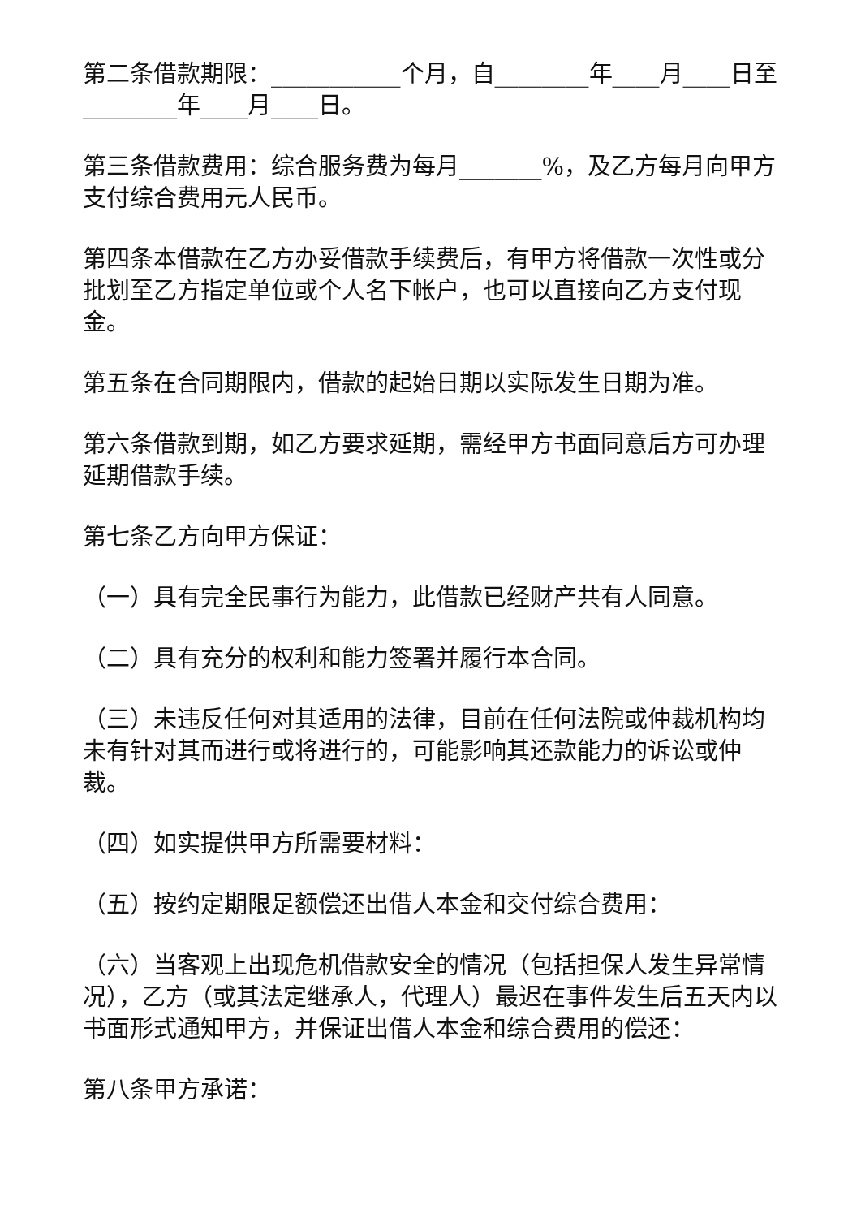第二条借款期限：___________个月，自________年____月____日至________年____月____日。
第三条借款费用：综合服务费为每月_______%，及乙方每月向甲方支付综合费用元人民币。
第四条本借款在乙方办妥借款手续费后，有甲方将借款一次性或分批划至乙方指定单位或个人名下帐户，也可以直接向乙方支付现金。
第五条在合同期限内，借款的起始日期以实际发生日期为准。
第六条借款到期，如乙方要求延期，需经甲方书面同意后方可办理延期借款手续。
第七条乙方向甲方保证：
（一）具有完全民事行为能力，此借款已经财产共有人同意。
（二）具有充分的权利和能力签署并履行本合同。
（三）未违反任何对其适用的法律，目前在任何法院或仲裁机构均未有针对其而进行或将进行的，可能影响其还款能力的诉讼或仲裁。
（四）如实提供甲方所需要材料：
（五）按约定期限足额偿还出借人本金和交付综合费用：
（六）当客观上出现危机借款安全的情况（包括担保人发生异常情况），乙方（或其法定继承人，代理人）最迟在事件发生后五天内以书面形式通知甲方，并保证出借人本金和综合费用的偿还：
第八条甲方承诺：